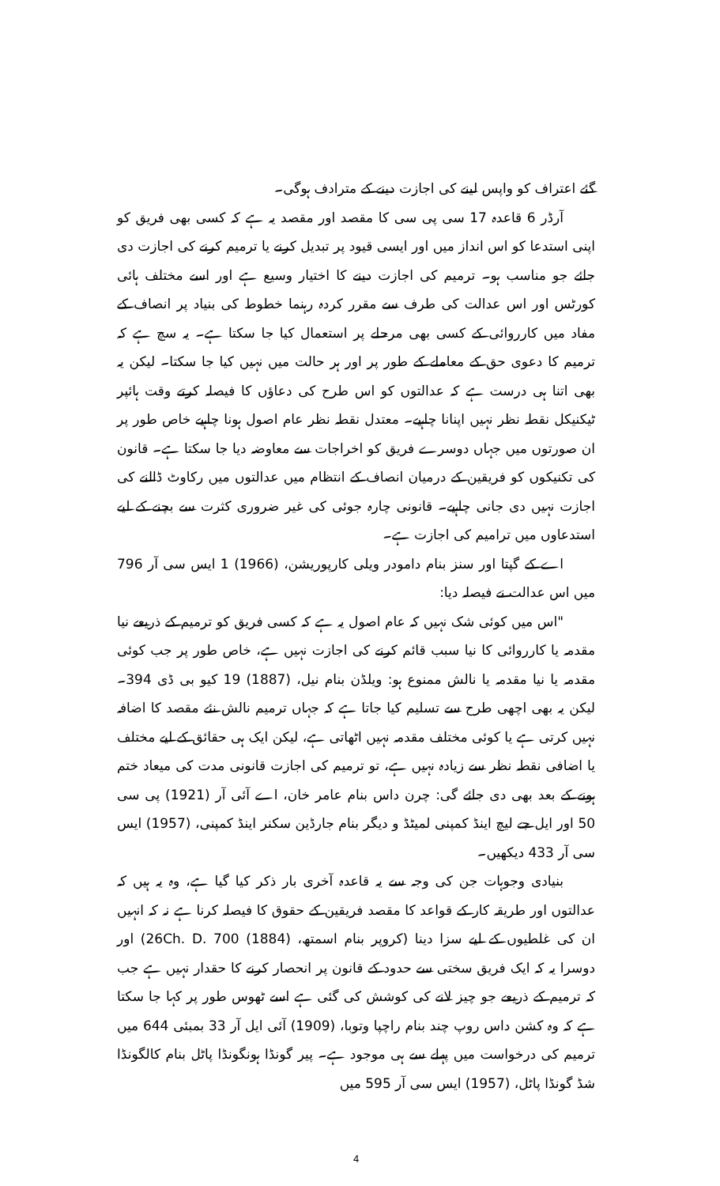گئے اعتراف کو واپس لینے کی اجازت دینے کے مترادف ہوگی۔
آرڈر 6 قاعدہ 17 سی پی سی کا مقصد اور مقصد یہ ہے کہ کسی بھی فریق کو اپنی استدعا کو اس انداز میں اور ایسی قیود پر تبدیل کرنے یا ترمیم کرنے کی اجازت دی جائے جو مناسب ہو۔ ترمیم کی اجازت دینے کا اختیار وسیع ہے اور اسے مختلف ہائی کورٹس اور اس عدالت کی طرف سے مقرر کردہ رہنما خطوط کی بنیاد پر انصاف کے مفاد میں کارروائی کے کسی بھی مرحلے پر استعمال کیا جا سکتا ہے۔ یہ سچ ہے کہ ترمیم کا دعوی حق کے معاملے کے طور پر اور ہر حالت میں نہیں کیا جا سکتا۔ لیکن یہ بھی اتنا ہی درست ہے کہ عدالتوں کو اس طرح کی دعاؤں کا فیصلہ کرتے وقت ہائپر ٹیکنیکل نقطہ نظر نہیں اپنانا چاہیے۔ معتدل نقطہ نظر عام اصول ہونا چاہیے خاص طور پر ان صورتوں میں جہاں دوسرے فریق کو اخراجات سے معاوضہ دیا جا سکتا ہے۔ قانون کی تکنیکوں کو فریقین کے درمیان انصاف کے انتظام میں عدالتوں میں رکاوٹ ڈالنے کی اجازت نہیں دی جانی چاہیے۔ قانونی چارہ جوئی کی غیر ضروری کثرت سے بچنے کے لیے استدعاوں میں ترامیم کی اجازت ہے۔
اے کے گپتا اور سنز بنام دامودر ویلی کارپوریشن، (1966) 1 ایس سی آر 796 میں اس عدالت نے فیصلہ دیا:
"اس میں کوئی شک نہیں کہ عام اصول یہ ہے کہ کسی فریق کو ترمیم کے ذریعے نیا مقدمہ یا کارروائی کا نیا سبب قائم کرنے کی اجازت نہیں ہے، خاص طور پر جب کوئی مقدمہ یا نیا مقدمہ یا نالش ممنوع ہو: ویلڈن بنام نیل، (1887) 19 کیو بی ڈی 394۔ لیکن یہ بھی اچھی طرح سے تسلیم کیا جاتا ہے کہ جہاں ترمیم نالش نئے مقصد کا اضافہ نہیں کرتی ہے یا کوئی مختلف مقدمہ نہیں اٹھاتی ہے، لیکن ایک ہی حقائق کے لیے مختلف یا اضافی نقطہ نظر سے زیادہ نہیں ہے، تو ترمیم کی اجازت قانونی مدت کی میعاد ختم ہونے کے بعد بھی دی جائے گی: چرن داس بنام عامر خان، اے آئی آر (1921) پی سی 50 اور ایل جے لیچ اینڈ کمپنی لمیٹڈ و دیگر بنام جارڈین سکنر اینڈ کمپنی، (1957) ایس سی آر 433 دیکھیں۔
بنیادی وجوہات جن کی وجہ سے یہ قاعدہ آخری بار ذکر کیا گیا ہے، وہ یہ ہیں کہ عدالتوں اور طریقہ کار کے قواعد کا مقصد فریقین کے حقوق کا فیصلہ کرنا ہے نہ کہ انہیں ان کی غلطیوں کے لیے سزا دینا (کروپر بنام اسمتھ، (1884) 26Ch. D. 700) اور دوسرا یہ کہ ایک فریق سختی سے حدود کے قانون پر انحصار کرنے کا حقدار نہیں ہے جب کہ ترمیم کے ذریعے جو چیز لانے کی کوشش کی گئی ہے اسے ٹھوس طور پر کہا جا سکتا ہے کہ وہ کشن داس روپ چند بنام راچپا وتوبا، (1909) آئی ایل آر 33 بمبئی 644 میں ترمیم کی درخواست میں پہلے سے ہی موجود ہے۔ پیر گونڈا ہونگونڈا پاٹل بنام کالگونڈا شڈ گونڈا پاٹل، (1957) ایس سی آر 595 میں
4